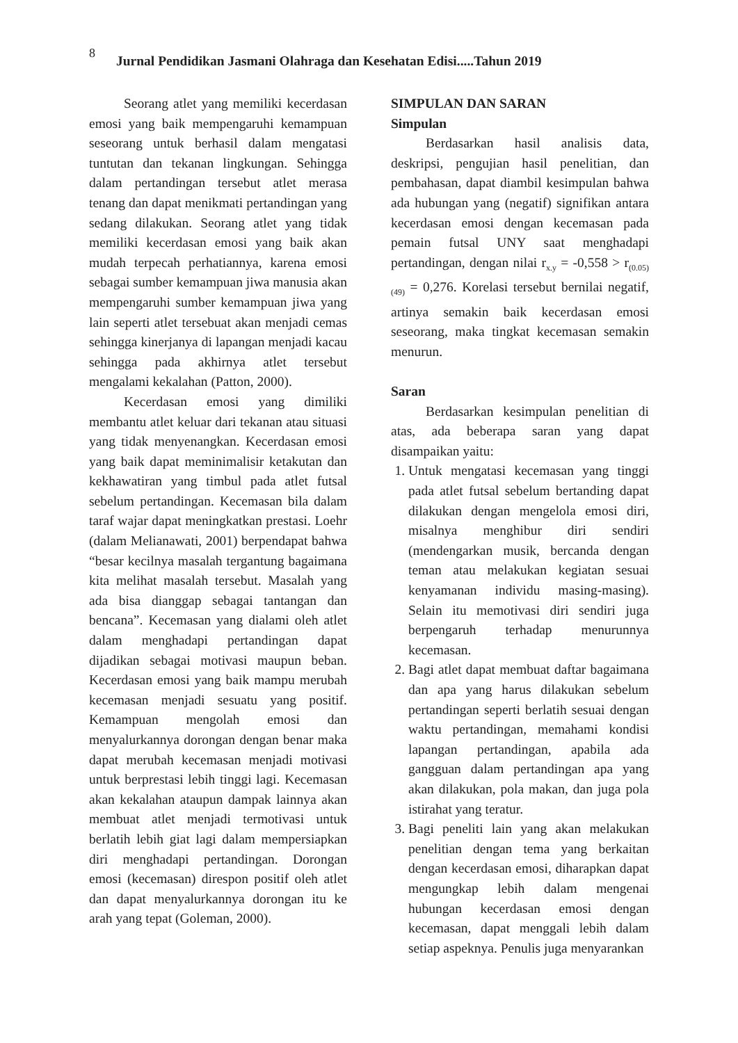8 Jurnal Pendidikan Jasmani Olahraga dan Kesehatan Edisi.....Tahun 2019
Seorang atlet yang memiliki kecerdasan emosi yang baik mempengaruhi kemampuan seseorang untuk berhasil dalam mengatasi tuntutan dan tekanan lingkungan. Sehingga dalam pertandingan tersebut atlet merasa tenang dan dapat menikmati pertandingan yang sedang dilakukan. Seorang atlet yang tidak memiliki kecerdasan emosi yang baik akan mudah terpecah perhatiannya, karena emosi sebagai sumber kemampuan jiwa manusia akan mempengaruhi sumber kemampuan jiwa yang lain seperti atlet tersebuat akan menjadi cemas sehingga kinerjanya di lapangan menjadi kacau sehingga pada akhirnya atlet tersebut mengalami kekalahan (Patton, 2000).
Kecerdasan emosi yang dimiliki membantu atlet keluar dari tekanan atau situasi yang tidak menyenangkan. Kecerdasan emosi yang baik dapat meminimalisir ketakutan dan kekhawatiran yang timbul pada atlet futsal sebelum pertandingan. Kecemasan bila dalam taraf wajar dapat meningkatkan prestasi. Loehr (dalam Melianawati, 2001) berpendapat bahwa “besar kecilnya masalah tergantung bagaimana kita melihat masalah tersebut. Masalah yang ada bisa dianggap sebagai tantangan dan bencana”. Kecemasan yang dialami oleh atlet dalam menghadapi pertandingan dapat dijadikan sebagai motivasi maupun beban. Kecerdasan emosi yang baik mampu merubah kecemasan menjadi sesuatu yang positif. Kemampuan mengolah emosi dan menyalurkannya dorongan dengan benar maka dapat merubah kecemasan menjadi motivasi untuk berprestasi lebih tinggi lagi. Kecemasan akan kekalahan ataupun dampak lainnya akan membuat atlet menjadi termotivasi untuk berlatih lebih giat lagi dalam mempersiapkan diri menghadapi pertandingan. Dorongan emosi (kecemasan) direspon positif oleh atlet dan dapat menyalurkannya dorongan itu ke arah yang tepat (Goleman, 2000).
SIMPULAN DAN SARAN
Simpulan
Berdasarkan hasil analisis data, deskripsi, pengujian hasil penelitian, dan pembahasan, dapat diambil kesimpulan bahwa ada hubungan yang (negatif) signifikan antara kecerdasan emosi dengan kecemasan pada pemain futsal UNY saat menghadapi pertandingan, dengan nilai r<sub>x.y</sub> = -0,558 > r<sub>(0.05)(49)</sub> = 0,276. Korelasi tersebut bernilai negatif, artinya semakin baik kecerdasan emosi seseorang, maka tingkat kecemasan semakin menurun.
Saran
Berdasarkan kesimpulan penelitian di atas, ada beberapa saran yang dapat disampaikan yaitu:
1. Untuk mengatasi kecemasan yang tinggi pada atlet futsal sebelum bertanding dapat dilakukan dengan mengelola emosi diri, misalnya menghibur diri sendiri (mendengarkan musik, bercanda dengan teman atau melakukan kegiatan sesuai kenyamanan individu masing-masing). Selain itu memotivasi diri sendiri juga berpengaruh terhadap menurunnya kecemasan.
2. Bagi atlet dapat membuat daftar bagaimana dan apa yang harus dilakukan sebelum pertandingan seperti berlatih sesuai dengan waktu pertandingan, memahami kondisi lapangan pertandingan, apabila ada gangguan dalam pertandingan apa yang akan dilakukan, pola makan, dan juga pola istirahat yang teratur.
3. Bagi peneliti lain yang akan melakukan penelitian dengan tema yang berkaitan dengan kecerdasan emosi, diharapkan dapat mengungkap lebih dalam mengenai hubungan kecerdasan emosi dengan kecemasan, dapat menggali lebih dalam setiap aspeknya. Penulis juga menyarankan